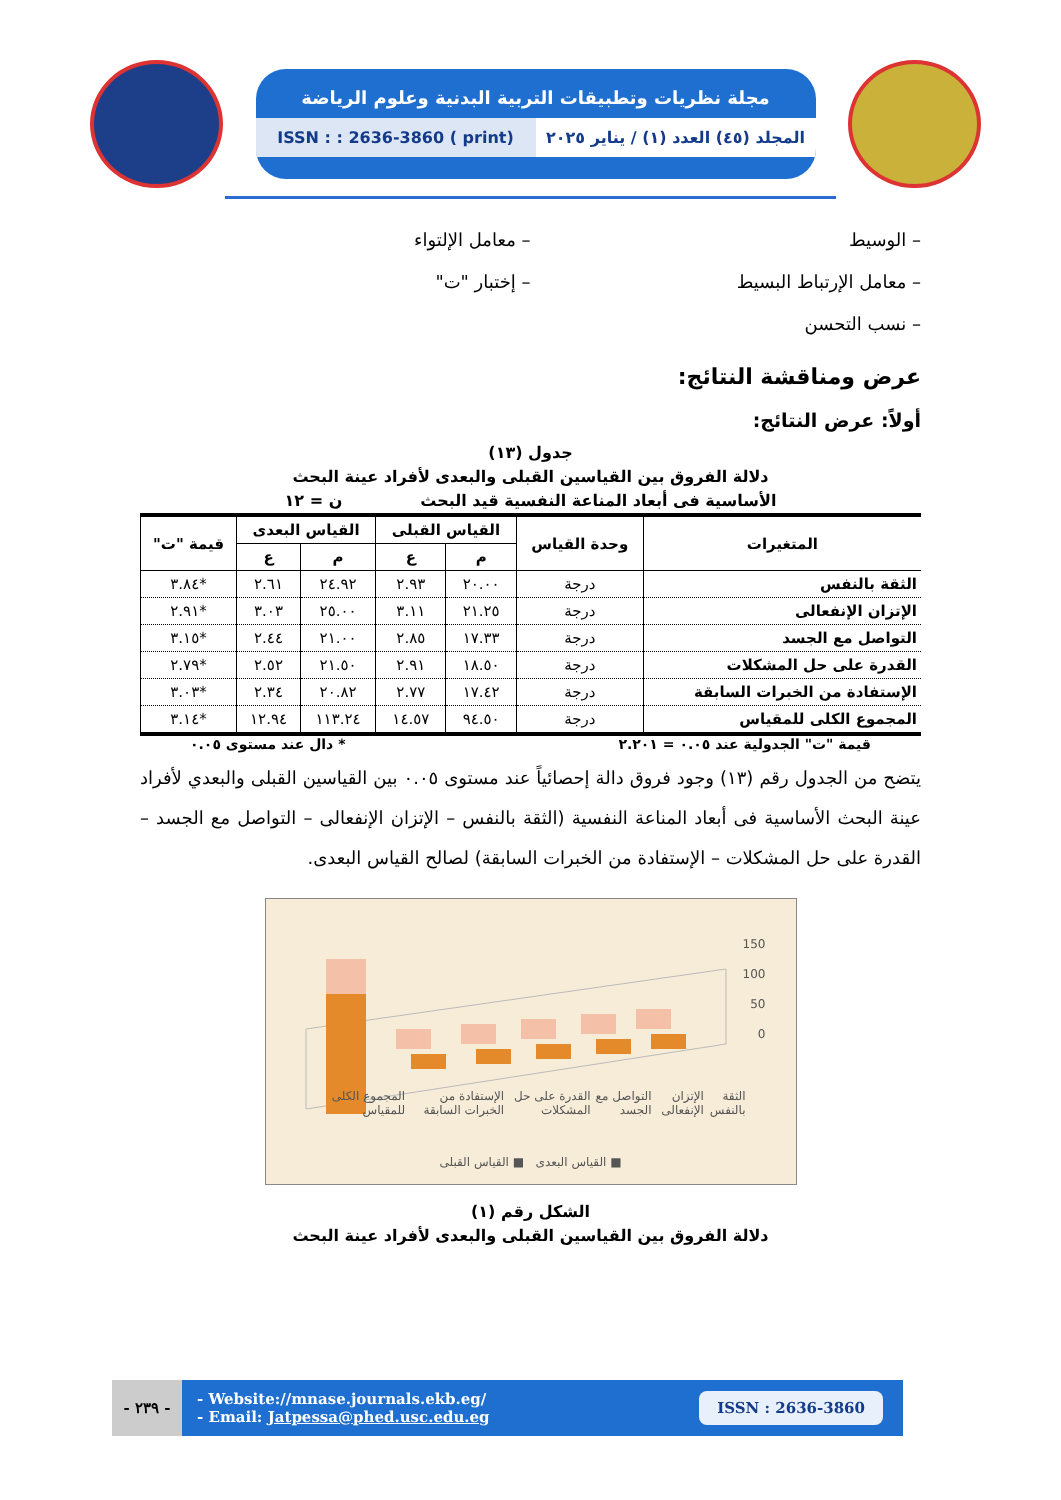مجلة نظريات وتطبيقات التربية البدنية وعلوم الرياضة
ISSN : : 2636-3860 ( print) المجلد (٤٥) العدد (١) / يناير ٢٠٢٥
– الوسيط
– معامل الإرتباط البسيط
– نسب التحسن
– معامل الإلتواء
– إختبار "ت"
عرض ومناقشة النتائج:
أولاً: عرض النتائج:
جدول (١٣)
دلالة الفروق بين القياسين القبلى والبعدى لأفراد عينة البحث
الأساسية فى أبعاد المناعة النفسية قيد البحث ن = ١٢
| المتغيرات | وحدة القياس | القياس القبلى | | القياس البعدى | | قيمة "ت" |
| --- | --- | --- | --- | --- | --- | --- |
| | | م | ع | م | ع | |
| الثقة بالنفس | درجة | ٢٠.٠٠ | ٢.٩٣ | ٢٤.٩٢ | ٢.٦١ | *٣.٨٤ |
| الإتزان الإنفعالى | درجة | ٢١.٢٥ | ٣.١١ | ٢٥.٠٠ | ٣.٠٣ | *٢.٩١ |
| التواصل مع الجسد | درجة | ١٧.٣٣ | ٢.٨٥ | ٢١.٠٠ | ٢.٤٤ | *٣.١٥ |
| القدرة على حل المشكلات | درجة | ١٨.٥٠ | ٢.٩١ | ٢١.٥٠ | ٢.٥٢ | *٢.٧٩ |
| الإستفادة من الخبرات السابقة | درجة | ١٧.٤٢ | ٢.٧٧ | ٢٠.٨٢ | ٢.٣٤ | *٣.٠٣ |
| المجموع الكلى للمقياس | درجة | ٩٤.٥٠ | ١٤.٥٧ | ١١٣.٢٤ | ١٢.٩٤ | *٣.١٤ |
قيمة "ت" الجدولية عند ٠.٠٥ = ٢.٢٠١ * دال عند مستوى ٠.٠٥
يتضح من الجدول رقم (١٣) وجود فروق دالة إحصائياً عند مستوى ٠.٠٥ بين القياسين القبلى والبعدي لأفراد عينة البحث الأساسية فى أبعاد المناعة النفسية (الثقة بالنفس – الإتزان الإنفعالى – التواصل مع الجسد – القدرة على حل المشكلات – الإستفادة من الخبرات السابقة) لصالح القياس البعدى.
150
100
50
0
الثقة بالنفس الإتزان الإنفعالى التواصل مع الجسد القدرة على حل المشكلات الإستفادة من الخبرات السابقة المجموع الكلى للمقياس
■ القياس البعدى ■ القياس القبلى
الشكل رقم (١)
دلالة الفروق بين القياسين القبلى والبعدى لأفراد عينة البحث
- ٢٣٩ -
- Website://mnase.journals.ekb.eg/
- Email: Jatpessa@phed.usc.edu.eg
ISSN : 2636-3860